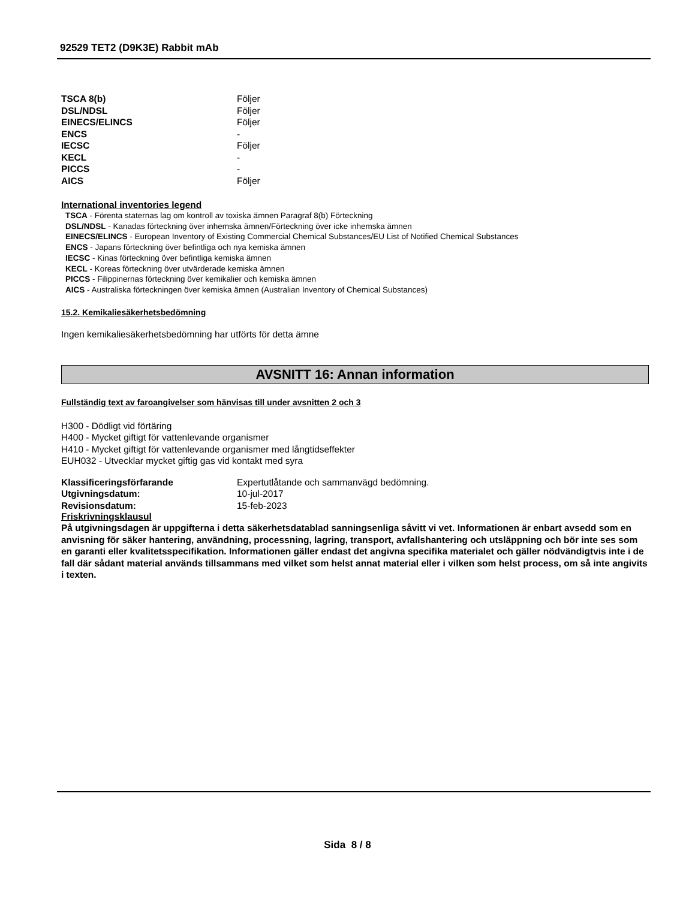92529 TET2 (D9K3E) Rabbit mAb
| TSCA 8(b) | Följer |
| DSL/NDSL | Följer |
| EINECS/ELINCS | Följer |
| ENCS | - |
| IECSC | Följer |
| KECL | - |
| PICCS | - |
| AICS | Följer |
International inventories legend
TSCA - Förenta staternas lag om kontroll av toxiska ämnen Paragraf 8(b) Förteckning
DSL/NDSL - Kanadas förteckning över inhemska ämnen/Förteckning över icke inhemska ämnen
EINECS/ELINCS - European Inventory of Existing Commercial Chemical Substances/EU List of Notified Chemical Substances
ENCS - Japans förteckning över befintliga och nya kemiska ämnen
IECSC - Kinas förteckning över befintliga kemiska ämnen
KECL - Koreas förteckning över utvärderade kemiska ämnen
PICCS - Filippinernas förteckning över kemikalier och kemiska ämnen
AICS - Australiska förteckningen över kemiska ämnen (Australian Inventory of Chemical Substances)
15.2. Kemikaliesäkerhetsbedömning
Ingen kemikaliesäkerhetsbedömning har utförts för detta ämne
AVSNITT 16: Annan information
Fullständig text av faroangivelser som hänvisas till under avsnitten 2 och 3
H300 - Dödligt vid förtäring
H400 - Mycket giftigt för vattenlevande organismer
H410 - Mycket giftigt för vattenlevande organismer med långtidseffekter
EUH032 - Utvecklar mycket giftig gas vid kontakt med syra
| Klassificeringsförfarande | Expertutlåtande och sammanvägd bedömning. |
| Utgivningsdatum: | 10-jul-2017 |
| Revisionsdatum: | 15-feb-2023 |
Friskrivningsklausul
På utgivningsdagen är uppgifterna i detta säkerhetsdatablad sanningsenliga såvitt vi vet. Informationen är enbart avsedd som en anvisning för säker hantering, användning, processning, lagring, transport, avfallshantering och utsläppning och bör inte ses som en garanti eller kvalitetsspecifikation. Informationen gäller endast det angivna specifika materialet och gäller nödvändigtvis inte i de fall där sådant material används tillsammans med vilket som helst annat material eller i vilken som helst process, om så inte angivits i texten.
Sida 8 / 8